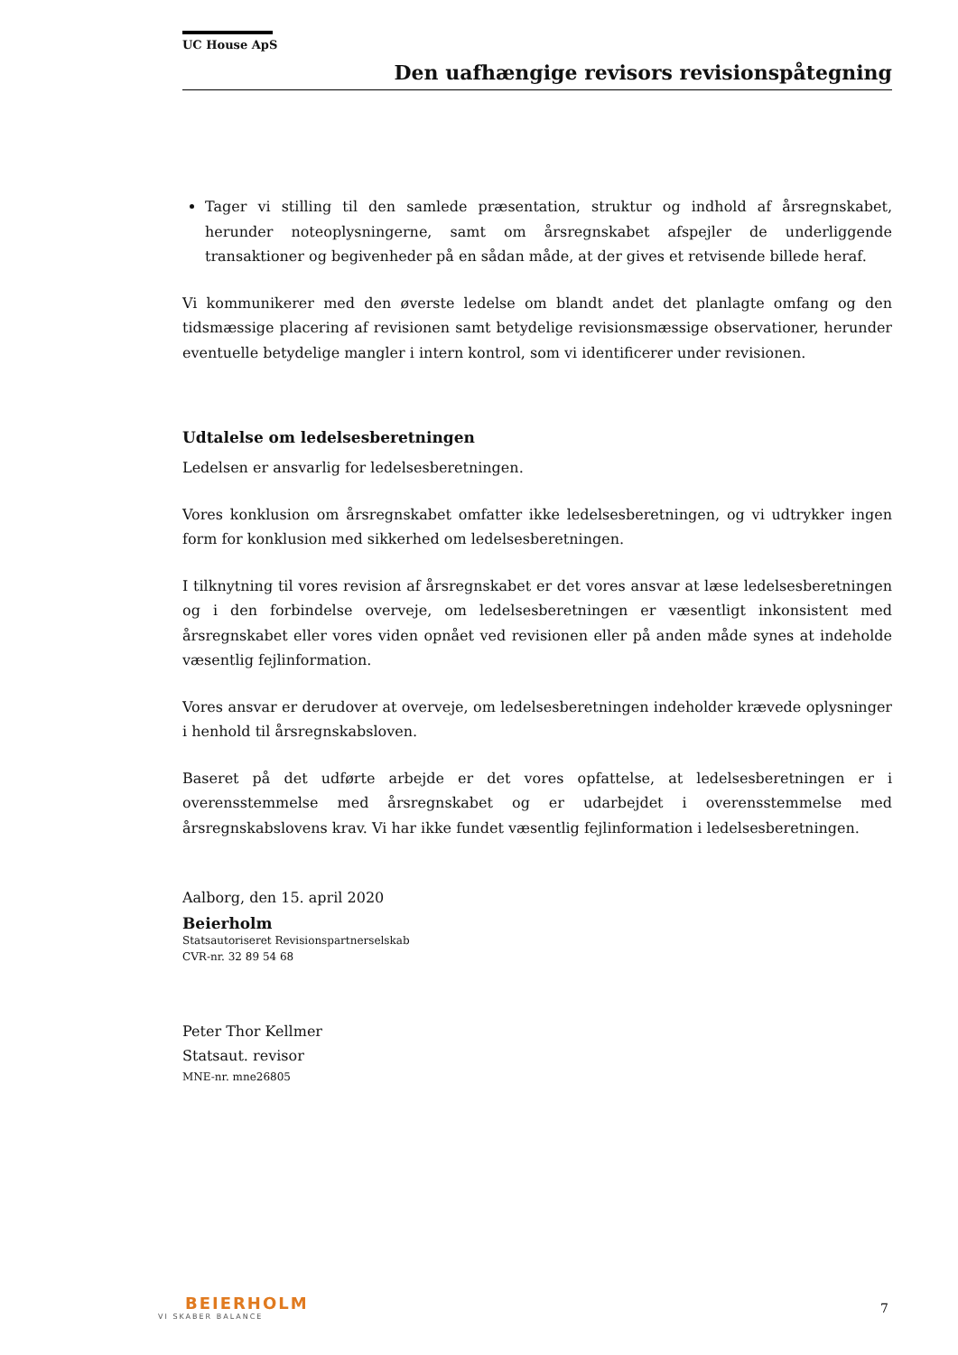UC House ApS
Den uafhængige revisors revisionspåtegning
Tager vi stilling til den samlede præsentation, struktur og indhold af årsregnskabet, herunder noteoplysningerne, samt om årsregnskabet afspejler de underliggende transaktioner og begivenheder på en sådan måde, at der gives et retvisende billede heraf.
Vi kommunikerer med den øverste ledelse om blandt andet det planlagte omfang og den tidsmæssige placering af revisionen samt betydelige revisionsmæssige observationer, herunder eventuelle betydelige mangler i intern kontrol, som vi identificerer under revisionen.
Udtalelse om ledelsesberetningen
Ledelsen er ansvarlig for ledelsesberetningen.
Vores konklusion om årsregnskabet omfatter ikke ledelsesberetningen, og vi udtrykker ingen form for konklusion med sikkerhed om ledelsesberetningen.
I tilknytning til vores revision af årsregnskabet er det vores ansvar at læse ledelsesberetningen og i den forbindelse overveje, om ledelsesberetningen er væsentligt inkonsistent med årsregnskabet eller vores viden opnået ved revisionen eller på anden måde synes at indeholde væsentlig fejlinformation.
Vores ansvar er derudover at overveje, om ledelsesberetningen indeholder krævede oplysninger i henhold til årsregnskabsloven.
Baseret på det udførte arbejde er det vores opfattelse, at ledelsesberetningen er i overensstemmelse med årsregnskabet og er udarbejdet i overensstemmelse med årsregnskabslovens krav. Vi har ikke fundet væsentlig fejlinformation i ledelsesberetningen.
Aalborg, den 15. april 2020
Beierholm
Statsautoriseret Revisionspartnerselskab
CVR-nr. 32 89 54 68
Peter Thor Kellmer
Statsaut. revisor
MNE-nr. mne26805
BEIERHOLM
VI SKABER BALANCE
7